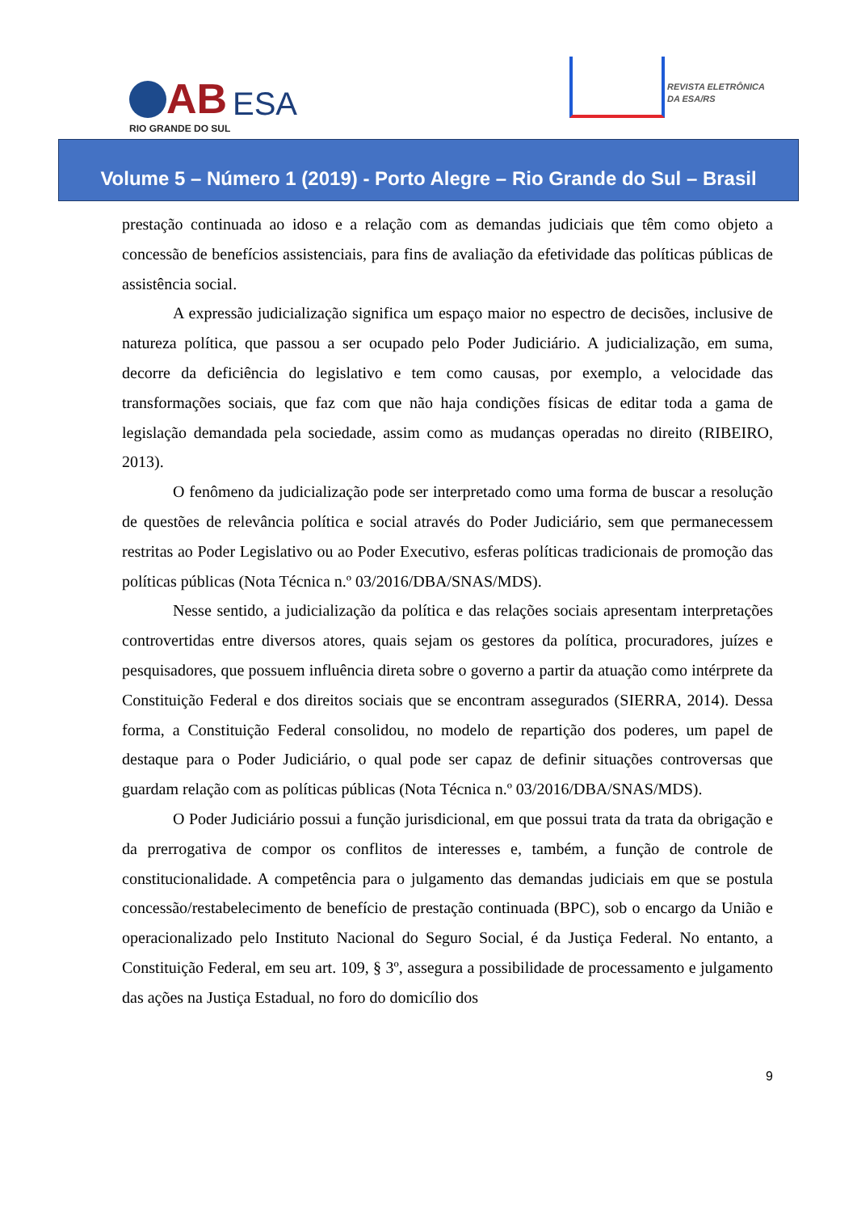AB
RIO GRANDE DO SUL
ESA
REVISTA ELETRÔNICA
DA ESA/RS
Volume 5 – Número 1 (2019) - Porto Alegre – Rio Grande do Sul – Brasil
prestação continuada ao idoso e a relação com as demandas judiciais que têm como objeto a concessão de benefícios assistenciais, para fins de avaliação da efetividade das políticas públicas de assistência social.
A expressão judicialização significa um espaço maior no espectro de decisões, inclusive de natureza política, que passou a ser ocupado pelo Poder Judiciário. A judicialização, em suma, decorre da deficiência do legislativo e tem como causas, por exemplo, a velocidade das transformações sociais, que faz com que não haja condições físicas de editar toda a gama de legislação demandada pela sociedade, assim como as mudanças operadas no direito (RIBEIRO, 2013).
O fenômeno da judicialização pode ser interpretado como uma forma de buscar a resolução de questões de relevância política e social através do Poder Judiciário, sem que permanecessem restritas ao Poder Legislativo ou ao Poder Executivo, esferas políticas tradicionais de promoção das políticas públicas (Nota Técnica n.º 03/2016/DBA/SNAS/MDS).
Nesse sentido, a judicialização da política e das relações sociais apresentam interpretações controvertidas entre diversos atores, quais sejam os gestores da política, procuradores, juízes e pesquisadores, que possuem influência direta sobre o governo a partir da atuação como intérprete da Constituição Federal e dos direitos sociais que se encontram assegurados (SIERRA, 2014). Dessa forma, a Constituição Federal consolidou, no modelo de repartição dos poderes, um papel de destaque para o Poder Judiciário, o qual pode ser capaz de definir situações controversas que guardam relação com as políticas públicas (Nota Técnica n.º 03/2016/DBA/SNAS/MDS).
O Poder Judiciário possui a função jurisdicional, em que possui trata da trata da obrigação e da prerrogativa de compor os conflitos de interesses e, também, a função de controle de constitucionalidade. A competência para o julgamento das demandas judiciais em que se postula concessão/restabelecimento de benefício de prestação continuada (BPC), sob o encargo da União e operacionalizado pelo Instituto Nacional do Seguro Social, é da Justiça Federal. No entanto, a Constituição Federal, em seu art. 109, § 3º, assegura a possibilidade de processamento e julgamento das ações na Justiça Estadual, no foro do domicílio dos
9